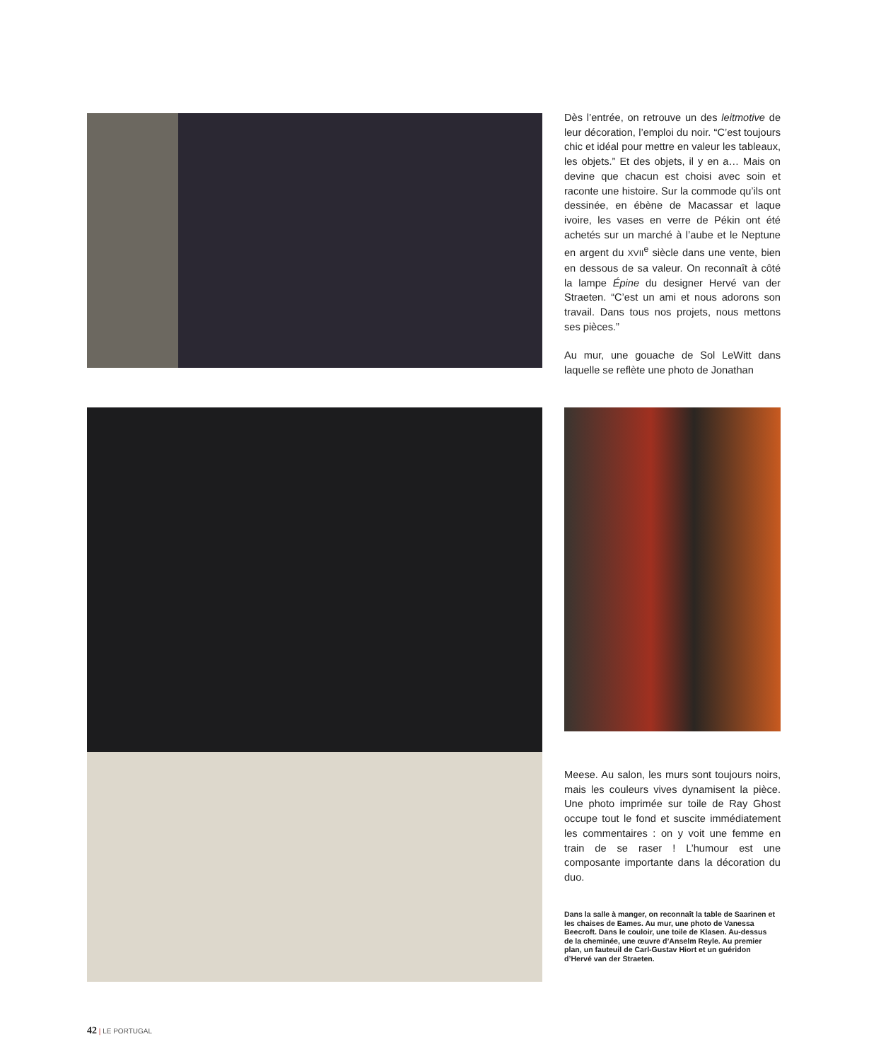Dès l’entrée, on retrouve un des leitmotive de leur décoration, l’emploi du noir. “C’est toujours chic et idéal pour mettre en valeur les tableaux, les objets.” Et des objets, il y en a… Mais on devine que chacun est choisi avec soin et raconte une histoire. Sur la commode qu’ils ont dessinée, en ébène de Macassar et laque ivoire, les vases en verre de Pékin ont été achetés sur un marché à l’aube et le Neptune en argent du XVII<sup>e</sup> siècle dans une vente, bien en dessous de sa valeur. On reconnaît à côté la lampe Épine du designer Hervé van der Straeten. “C’est un ami et nous adorons son travail. Dans tous nos projets, nous mettons ses pièces.”
Au mur, une gouache de Sol LeWitt dans laquelle se reflète une photo de Jonathan
Meese. Au salon, les murs sont toujours noirs, mais les couleurs vives dynamisent la pièce. Une photo imprimée sur toile de Ray Ghost occupe tout le fond et suscite immédiatement les commentaires : on y voit une femme en train de se raser ! L’humour est une composante importante dans la décoration du duo.
Dans la salle à manger, on reconnaît la table de Saarinen et les chaises de Eames. Au mur, une photo de Vanessa Beecroft. Dans le couloir, une toile de Klasen. Au-dessus de la cheminée, une œuvre d’Anselm Reyle. Au premier plan, un fauteuil de Carl-Gustav Hiort et un guéridon d’Hervé van der Straeten.
42 | LE PORTUGAL